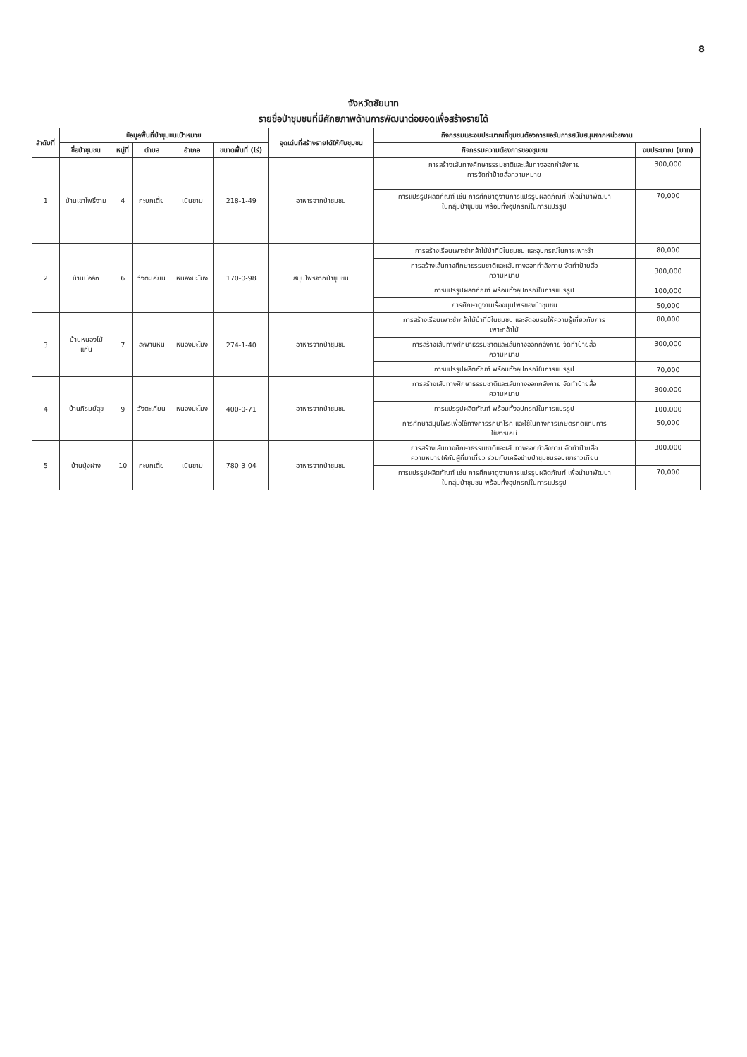8
จังหวัดชัยนาท
รายชื่อป่าชุมชนที่มีศักยภาพด้านการพัฒนาต่อยอดเพื่อสร้างรายได้
| ลำดับที่ | ข้อมูลพื้นที่ป่าชุมชนเป้าหมาย | | | | | จุดเด่นที่สร้างรายได้ให้กับชุมชน | กิจกรรมและงบประมาณที่ชุมชนต้องการขอรับการสนับสนุนจากหน่วยงาน | |
| --- | --- | --- | --- | --- | --- | --- | --- | --- |
| | ชื่อป่าชุมชน | หมู่ที่ | ตำบล | อำเภอ | ขนาดพื้นที่ (ไร่) | | กิจกรรมความต้องการของชุมชน | งบประมาณ (บาท) |
| 1 | บ้านเขาโพธิ์งาม | 4 | กะบกเตี้ย | เนินขาม | 218-1-49 | อาหารจากป่าชุมชน | การสร้างเส้นทางศึกษาธรรมชาติและเส้นทางออกกำลังกาย การจัดทำป้ายสื่อความหมาย | 300,000 |
| | | | | | | | การแปรรูปผลิตภัณฑ์ เช่น การศึกษาดูงานการแปรรูปผลิตภัณฑ์ เพื่อนำมาพัฒนา ในกลุ่มป่าชุมชน พร้อมทั้งอุปกรณ์ในการแปรรูป | 70,000 |
| 2 | บ้านบ่อลึก | 6 | วังตะเคียน | หนองมะโมง | 170-0-98 | สมุนไพรจากป่าชุมชน | การสร้างเรือนเพาะชำกล้าไม้ป่าที่มีในชุมชน และอุปกรณ์ในการเพาะชำ | 80,000 |
| | | | | | | | การสร้างเส้นทางศึกษาธรรมชาติและเส้นทางออกกำลังกาย จัดทำป้ายสื่อ ความหมาย | 300,000 |
| | | | | | | | การแปรรูปผลิตภัณฑ์ พร้อมทั้งอุปกรณ์ในการแปรรูป | 100,000 |
| | | | | | | | การศึกษาดูงานเรื่องมุนไพรของป่าชุมชน | 50,000 |
| 3 | บ้านหนองไม้ แก่น | 7 | สะพานหิน | หนองมะโมง | 274-1-40 | อาหารจากป่าชุมชน | การสร้างเรือนเพาะชำกล้าไม้ป่าที่มีในชุมชน และจัดอบรมให้ความรู้เกี่ยวกับการ เพาะกล้าไม้ | 80,000 |
| | | | | | | | การสร้างเส้นทางศึกษาธรรมชาติและเส้นทางออกกลังกาย จัดทำป้ายสื่อ ความหมาย | 300,000 |
| | | | | | | | การแปรรูปผลิตภัณฑ์ พร้อมทั้งอุปกรณ์ในการแปรรูป | 70,000 |
| 4 | บ้านภิรมย์สุข | 9 | วังตะเคียน | หนองมะโมง | 400-0-71 | อาหารจากป่าชุมชน | การสร้างเส้นทางศึกษาธรรมชาติและเส้นทางออกกลังกาย จัดทำป้ายสื่อ ความหมาย | 300,000 |
| | | | | | | | การแปรรูปผลิตภัณฑ์ พร้อมทั้งอุปกรณ์ในการแปรรูป | 100,000 |
| | | | | | | | การศึกษาสมุนไพรเพื่อใช้ทางการรักษาโรค และใช้ในทางการเกษตรทดแทนการ ใช้สารเคมี | 50,000 |
| 5 | บ้านปุ่งฝาง | 10 | กะบกเตี้ย | เนินขาม | 780-3-04 | อาหารจากป่าชุมชน | การสร้างเส้นทางศึกษาธรรมชาติและเส้นทางออกกำลังกาย จัดทำป้ายสื่อ ความหมายให้กับผู้ที่มาเที่ยว ร่วมกับเครือข่ายป่าชุมชนรอบเขาราวเทียน | 300,000 |
| | | | | | | | การแปรรูปผลิตภัณฑ์ เช่น การศึกษาดูงานการแปรรูปผลิตภัณฑ์ เพื่อนำมาพัฒนา ในกลุ่มป่าชุมชน พร้อมทั้งอุปกรณ์ในการแปรรูป | 70,000 |